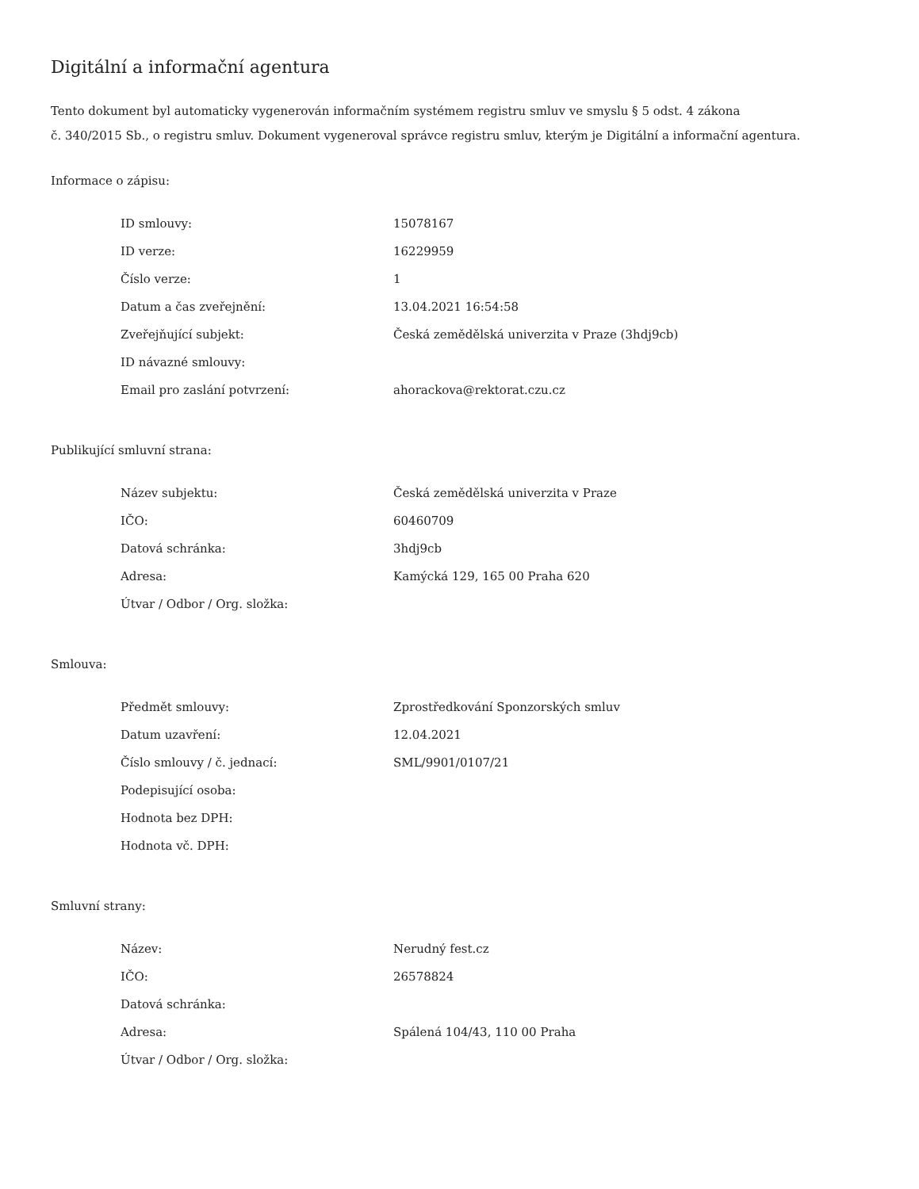Digitální a informační agentura
Tento dokument byl automaticky vygenerován informačním systémem registru smluv ve smyslu § 5 odst. 4 zákona
č. 340/2015 Sb., o registru smluv. Dokument vygeneroval správce registru smluv, kterým je Digitální a informační agentura.
Informace o zápisu:
| ID smlouvy: | 15078167 |
| ID verze: | 16229959 |
| Číslo verze: | 1 |
| Datum a čas zveřejnění: | 13.04.2021 16:54:58 |
| Zveřejňující subjekt: | Česká zemědělská univerzita v Praze (3hdj9cb) |
| ID návazné smlouvy: | |
| Email pro zaslání potvrzení: | ahorackova@rektorat.czu.cz |
Publikující smluvní strana:
| Název subjektu: | Česká zemědělská univerzita v Praze |
| IČO: | 60460709 |
| Datová schránka: | 3hdj9cb |
| Adresa: | Kamýcká 129, 165 00 Praha 620 |
| Útvar / Odbor / Org. složka: | |
Smlouva:
| Předmět smlouvy: | Zprostředkování Sponzorských smluv |
| Datum uzavření: | 12.04.2021 |
| Číslo smlouvy / č. jednací: | SML/9901/0107/21 |
| Podepisující osoba: | |
| Hodnota bez DPH: | |
| Hodnota vč. DPH: | |
Smluvní strany:
| Název: | Nerudný fest.cz |
| IČO: | 26578824 |
| Datová schránka: | |
| Adresa: | Spálená 104/43, 110 00 Praha |
| Útvar / Odbor / Org. složka: | |